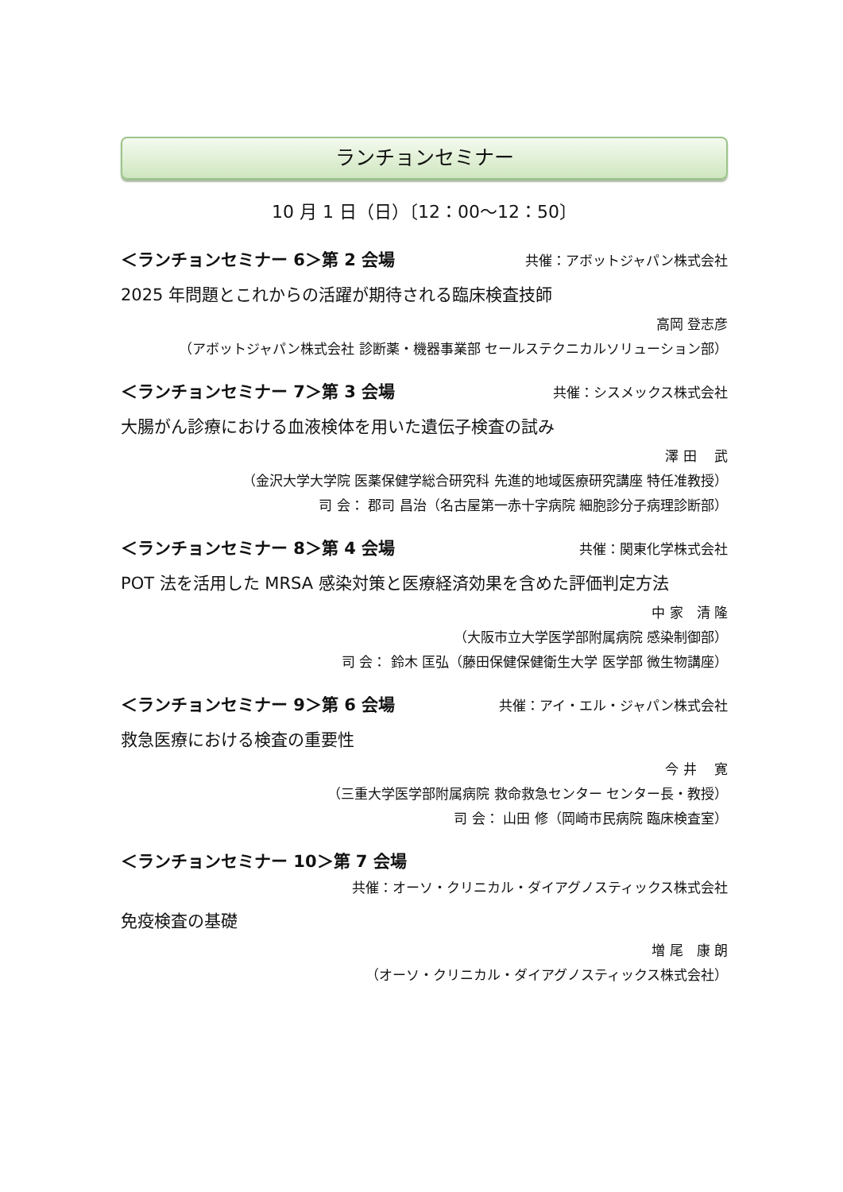ランチョンセミナー
10 月 1 日（日）〔12：00～12：50〕
＜ランチョンセミナー 6＞第 2 会場 共催：アボットジャパン株式会社
2025 年問題とこれからの活躍が期待される臨床検査技師
高岡 登志彦
（アボットジャパン株式会社 診断薬・機器事業部 セールステクニカルソリューション部）
＜ランチョンセミナー 7＞第 3 会場 共催：シスメックス株式会社
大腸がん診療における血液検体を用いた遺伝子検査の試み
澤 田　 武
（金沢大学大学院 医薬保健学総合研究科 先進的地域医療研究講座 特任准教授）
司 会： 郡司 昌治（名古屋第一赤十字病院 細胞診分子病理診断部）
＜ランチョンセミナー 8＞第 4 会場 共催：関東化学株式会社
POT 法を活用した MRSA 感染対策と医療経済効果を含めた評価判定方法
中 家　清 隆
（大阪市立大学医学部附属病院 感染制御部）
司 会： 鈴木 匡弘（藤田保健保健衛生大学 医学部 微生物講座）
＜ランチョンセミナー 9＞第 6 会場 共催：アイ・エル・ジャパン株式会社
救急医療における検査の重要性
今 井　 寛
（三重大学医学部附属病院 救命救急センター センター長・教授）
司 会： 山田 修（岡崎市民病院 臨床検査室）
＜ランチョンセミナー 10＞第 7 会場
共催：オーソ・クリニカル・ダイアグノスティックス株式会社
免疫検査の基礎
増 尾　康 朗
（オーソ・クリニカル・ダイアグノスティックス株式会社）